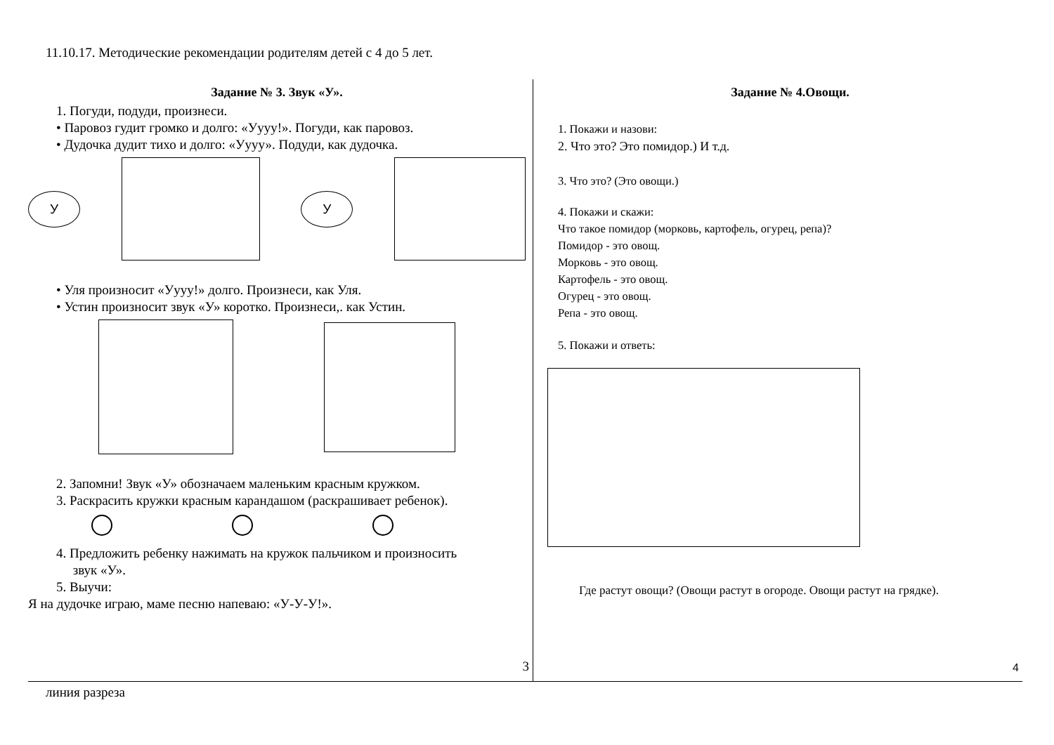11.10.17. Методические рекомендации родителям детей с 4 до 5 лет.
Задание № 3. Звук «У».
1. Погуди, подуди, произнеси.
• Паровоз гудит громко и долго: «Уууу!». Погуди, как паровоз.
• Дудочка дудит тихо и долго: «Уууу». Подуди, как дудочка.
У У
• Уля произносит «Уууу!» долго. Произнеси, как Уля.
• Устин произносит звук «У» коротко. Произнеси,. как Устин.
2. Запомни! Звук «У» обозначаем маленьким красным кружком.
3. Раскрасить кружки красным карандашом (раскрашивает ребенок).
4. Предложить ребенку нажимать на кружок пальчиком и произносить
звук «У».
5. Выучи:
Я на дудочке играю, маме песню напеваю: «У-У-У!».
3
Задание № 4.Овощи.
1. Покажи и назови:
2. Что это? Это помидор.) И т.д.
3. Что это? (Это овощи.)
4. Покажи и скажи:
Что такое помидор (морковь, картофель, огурец, репа)?
Помидор - это овощ.
Морковь - это овощ.
Картофель - это овощ.
Огурец - это овощ.
Репа - это овощ.
5. Покажи и ответь:
Где растут овощи? (Овощи растут в огороде. Овощи растут на грядке).
4
линия разреза